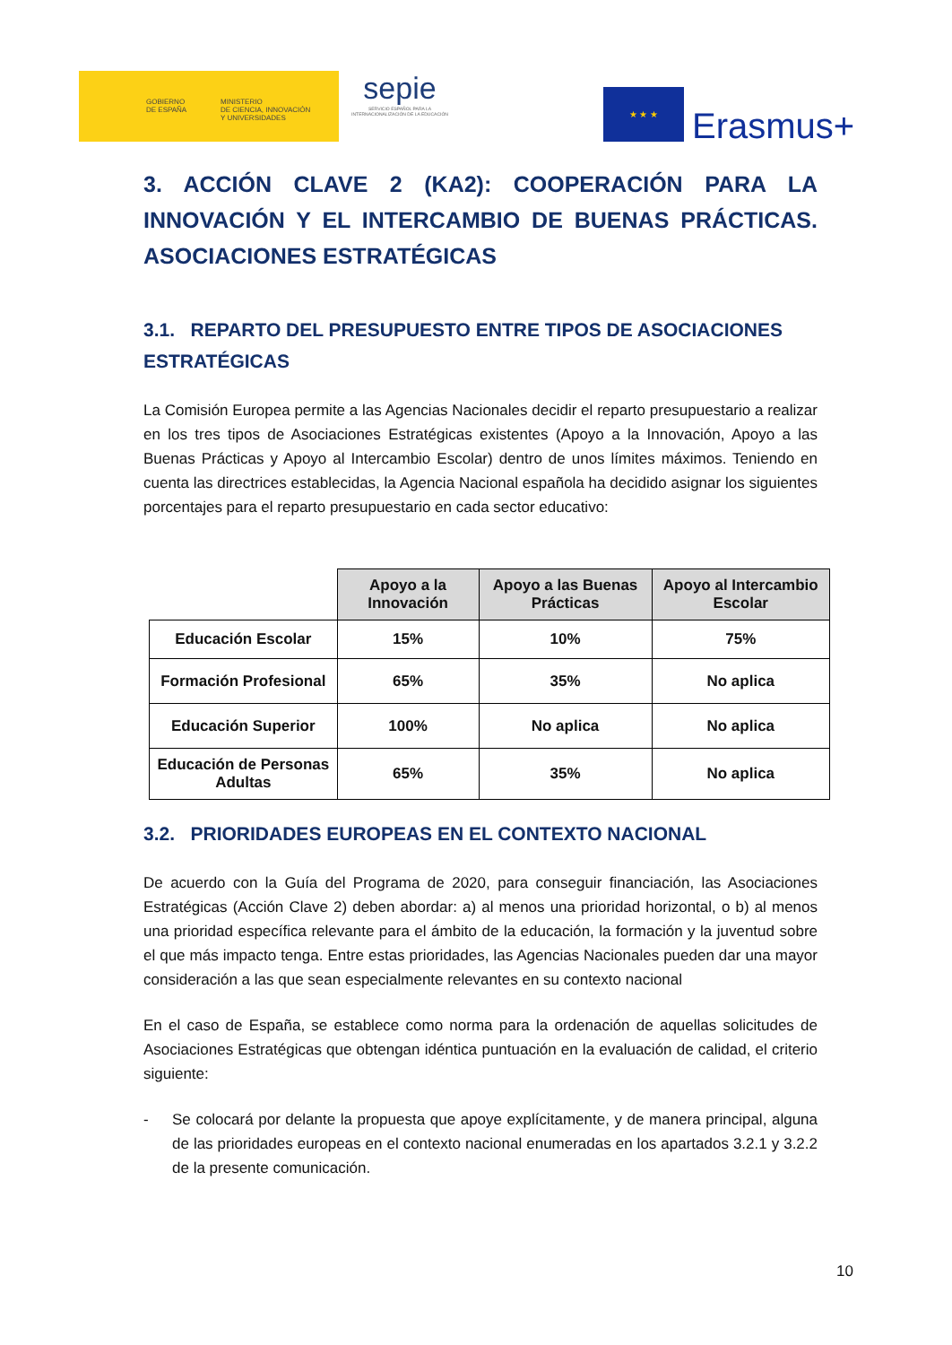GOBIERNO
DE ESPAÑA
MINISTERIO
DE CIENCIA, INNOVACIÓN
Y UNIVERSIDADES
sepie
SERVICIO ESPAÑOL PARA LA INTERNACIONALIZACIÓN DE LA EDUCACIÓN
★ ★ ★
Erasmus+
3. ACCIÓN CLAVE 2 (KA2): COOPERACIÓN PARA LA INNOVACIÓN Y EL INTERCAMBIO DE BUENAS PRÁCTICAS. ASOCIACIONES ESTRATÉGICAS
3.1. REPARTO DEL PRESUPUESTO ENTRE TIPOS DE ASOCIACIONES ESTRATÉGICAS
La Comisión Europea permite a las Agencias Nacionales decidir el reparto presupuestario a realizar en los tres tipos de Asociaciones Estratégicas existentes (Apoyo a la Innovación, Apoyo a las Buenas Prácticas y Apoyo al Intercambio Escolar) dentro de unos límites máximos. Teniendo en cuenta las directrices establecidas, la Agencia Nacional española ha decidido asignar los siguientes porcentajes para el reparto presupuestario en cada sector educativo:
| | Apoyo a la Innovación | Apoyo a las Buenas Prácticas | Apoyo al Intercambio Escolar |
| Educación Escolar | 15% | 10% | 75% |
| Formación Profesional | 65% | 35% | No aplica |
| Educación Superior | 100% | No aplica | No aplica |
| Educación de Personas Adultas | 65% | 35% | No aplica |
3.2. PRIORIDADES EUROPEAS EN EL CONTEXTO NACIONAL
De acuerdo con la Guía del Programa de 2020, para conseguir financiación, las Asociaciones Estratégicas (Acción Clave 2) deben abordar: a) al menos una prioridad horizontal, o b) al menos una prioridad específica relevante para el ámbito de la educación, la formación y la juventud sobre el que más impacto tenga. Entre estas prioridades, las Agencias Nacionales pueden dar una mayor consideración a las que sean especialmente relevantes en su contexto nacional
En el caso de España, se establece como norma para la ordenación de aquellas solicitudes de Asociaciones Estratégicas que obtengan idéntica puntuación en la evaluación de calidad, el criterio siguiente:
- Se colocará por delante la propuesta que apoye explícitamente, y de manera principal, alguna de las prioridades europeas en el contexto nacional enumeradas en los apartados 3.2.1 y 3.2.2 de la presente comunicación.
10